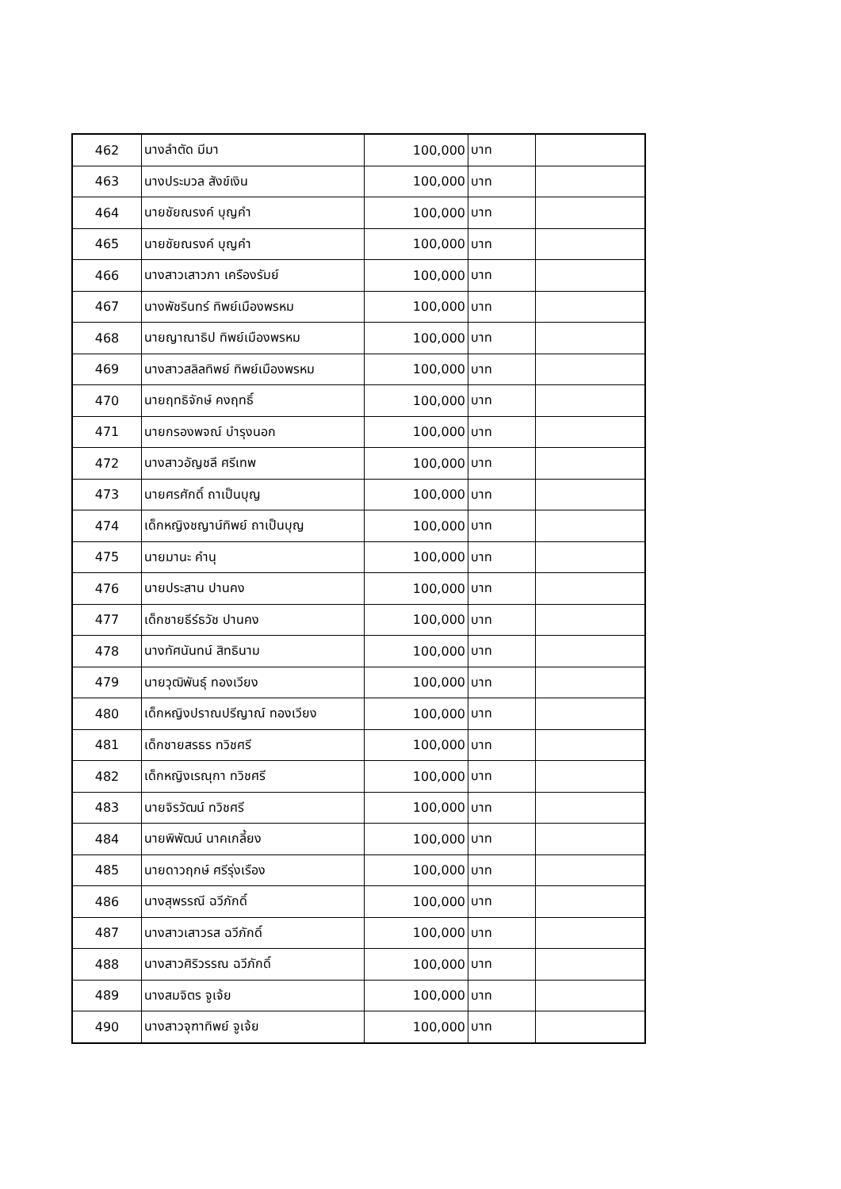| 462 | นางลำตัด มีมา | 100,000 | บาท | |
| 463 | นางประมวล สังข์เงิน | 100,000 | บาท | |
| 464 | นายชัยณรงค์ บุญคำ | 100,000 | บาท | |
| 465 | นายชัยณรงค์ บุญคำ | 100,000 | บาท | |
| 466 | นางสาวเสาวภา เครืองรัมย์ | 100,000 | บาท | |
| 467 | นางพัชรินทร์ ทิพย์เมืองพรหม | 100,000 | บาท | |
| 468 | นายญาณาธิป ทิพย์เมืองพรหม | 100,000 | บาท | |
| 469 | นางสาวสลิลทิพย์ ทิพย์เมืองพรหม | 100,000 | บาท | |
| 470 | นายฤทธิจักษ์ คงฤทธิ์ | 100,000 | บาท | |
| 471 | นายกรองพจณ์ บำรุงนอก | 100,000 | บาท | |
| 472 | นางสาวอัญชลี ศรีเทพ | 100,000 | บาท | |
| 473 | นายศรศักดิ์ ถาเป็นบุญ | 100,000 | บาท | |
| 474 | เด็กหญิงชญาน์ทิพย์ ถาเป็นบุญ | 100,000 | บาท | |
| 475 | นายมานะ คำนุ | 100,000 | บาท | |
| 476 | นายประสาน ปานคง | 100,000 | บาท | |
| 477 | เด็กชายธีร์ธวัช ปานคง | 100,000 | บาท | |
| 478 | นางทัศนันทน์ สิทธินาม | 100,000 | บาท | |
| 479 | นายวุฒิพันธุ์ ทองเวียง | 100,000 | บาท | |
| 480 | เด็กหญิงปราณปรีญาณ์ ทองเวียง | 100,000 | บาท | |
| 481 | เด็กชายสรธร ทวิชศรี | 100,000 | บาท | |
| 482 | เด็กหญิงเรณุกา ทวิชศรี | 100,000 | บาท | |
| 483 | นายจิรวัฒน์ ทวิชศรี | 100,000 | บาท | |
| 484 | นายพิพัฒน์ นาคเกลี้ยง | 100,000 | บาท | |
| 485 | นายดาวฤกษ์ ศรีรุ่งเรือง | 100,000 | บาท | |
| 486 | นางสุพรรณี ฉวีภักดิ์ | 100,000 | บาท | |
| 487 | นางสาวเสาวรส ฉวีภักดิ์ | 100,000 | บาท | |
| 488 | นางสาวศิริวรรณ ฉวีภักดิ์ | 100,000 | บาท | |
| 489 | นางสมจิตร จูเจ้ย | 100,000 | บาท | |
| 490 | นางสาวจุฑาทิพย์ จูเจ้ย | 100,000 | บาท | |